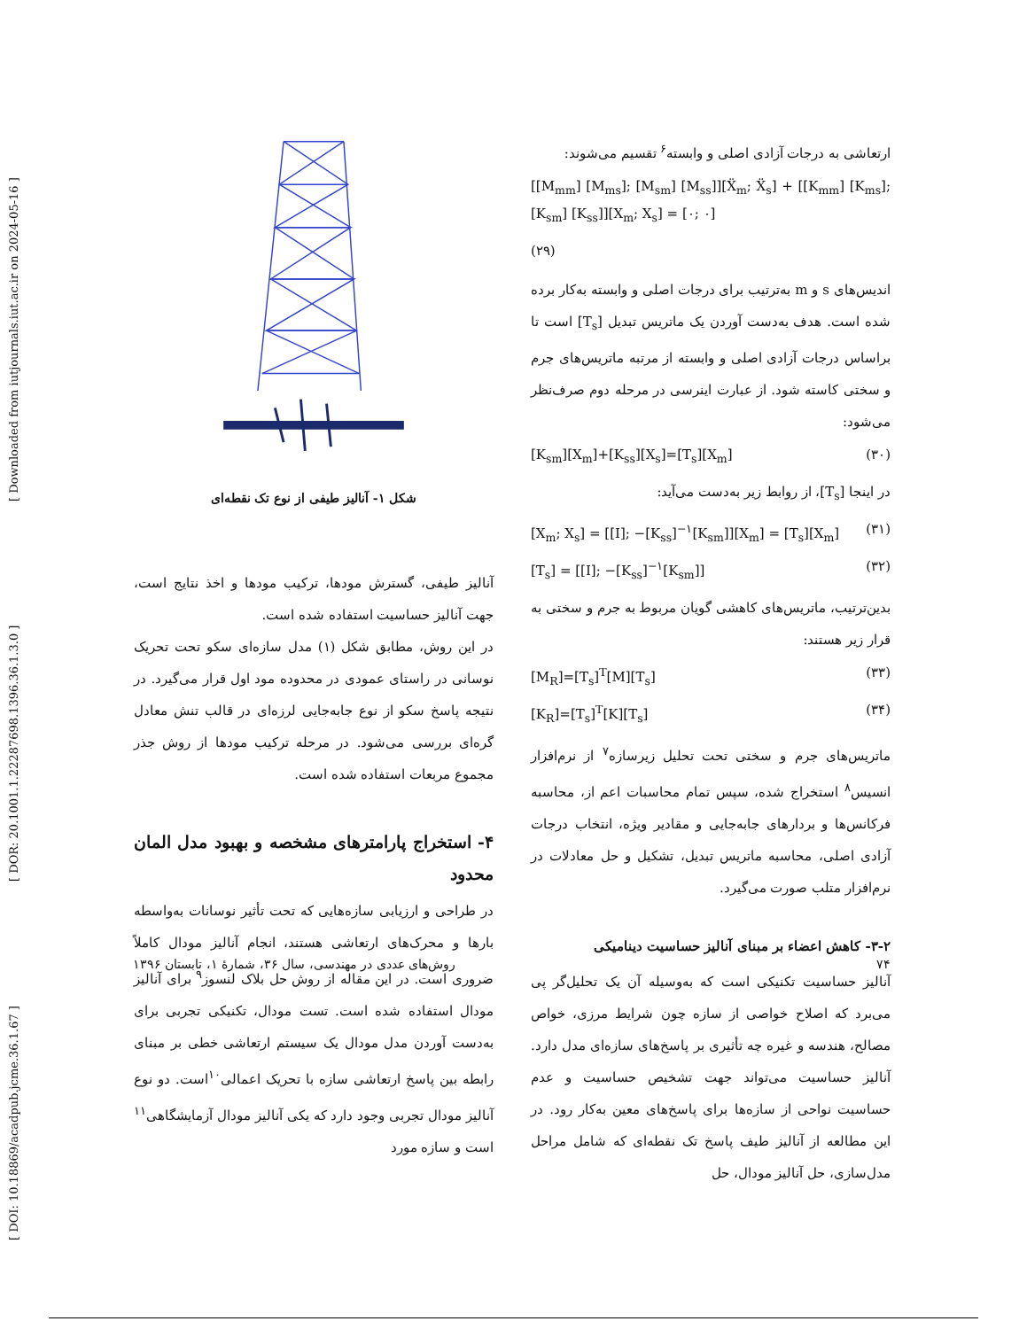[ DOI: 10.18869/acadpub.jcme.36.1.67 ] [ DOR: 20.1001.1.22287698.1396.36.1.3.0 ] [ Downloaded from iutjournals.iut.ac.ir on 2024-05-16 ]
ارتعاشی به درجات آزادی اصلی و وابسته<sup>۶</sup> تقسیم می‌شوند:
[[M<sub>mm</sub>] [M<sub>ms</sub>]; [M<sub>sm</sub>] [M<sub>ss</sub>]][Ẍ<sub>m</sub>; Ẍ<sub>s</sub>] + [[K<sub>mm</sub>] [K<sub>ms</sub>]; [K<sub>sm</sub>] [K<sub>ss</sub>]][X<sub>m</sub>; X<sub>s</sub>] = [۰; ۰]
(۲۹)
اندیس‌های s و m به‌ترتیب برای درجات اصلی و وابسته به‌کار برده شده است. هدف به‌دست آوردن یک ماتریس تبدیل [T<sub>s</sub>] است تا براساس درجات آزادی اصلی و وابسته از مرتبه ماتریس‌های جرم و سختی کاسته شود. از عبارت اینرسی در مرحله دوم صرف‌نظر می‌شود:
[K<sub>sm</sub>][X<sub>m</sub>]+[K<sub>ss</sub>][X<sub>s</sub>]=[T<sub>s</sub>][X<sub>m</sub>] (۳۰)
در اینجا [T<sub>s</sub>]، از روابط زیر به‌دست می‌آید:
[X<sub>m</sub>; X<sub>s</sub>] = [[I]; −[K<sub>ss</sub>]<sup>−۱</sup>[K<sub>sm</sub>]][X<sub>m</sub>] = [T<sub>s</sub>][X<sub>m</sub>] (۳۱)
[T<sub>s</sub>] = [[I]; −[K<sub>ss</sub>]<sup>−۱</sup>[K<sub>sm</sub>]] (۳۲)
بدین‌ترتیب، ماتریس‌های کاهشی گویان مربوط به جرم و سختی به قرار زیر هستند:
[M<sub>R</sub>]=[T<sub>s</sub>]<sup>T</sup>[M][T<sub>s</sub>] (۳۳)
[K<sub>R</sub>]=[T<sub>s</sub>]<sup>T</sup>[K][T<sub>s</sub>] (۳۴)
ماتریس‌های جرم و سختی تحت تحلیل زیرسازه<sup>۷</sup> از نرم‌افزار انسیس<sup>۸</sup> استخراج شده، سپس تمام محاسبات اعم از، محاسبه فرکانس‌ها و بردارهای جابه‌جایی و مقادیر ویژه، انتخاب درجات آزادی اصلی، محاسبه ماتریس تبدیل، تشکیل و حل معادلات در نرم‌افزار متلب صورت می‌گیرد.
۳-۲- کاهش اعضاء بر مبنای آنالیز حساسیت دینامیکی
آنالیز حساسیت تکنیکی است که به‌وسیله آن یک تحلیل‌گر پی می‌برد که اصلاح خواصی از سازه چون شرایط مرزی، خواص مصالح، هندسه و غیره چه تأثیری بر پاسخ‌های سازه‌ای مدل دارد. آنالیز حساسیت می‌تواند جهت تشخیص حساسیت و عدم حساسیت نواحی از سازه‌ها برای پاسخ‌های معین به‌کار رود. در این مطالعه از آنالیز طیف پاسخ تک نقطه‌ای که شامل مراحل مدل‌سازی، حل آنالیز مودال، حل
شکل ۱- آنالیز طیفی از نوع تک نقطه‌ای
آنالیز طیفی، گسترش مودها، ترکیب مودها و اخذ نتایج است، جهت آنالیز حساسیت استفاده شده است.
در این روش، مطابق شکل (۱) مدل سازه‌ای سکو تحت تحریک نوسانی در راستای عمودی در محدوده مود اول قرار می‌گیرد. در نتیجه پاسخ سکو از نوع جابه‌جایی لرزه‌ای در قالب تنش معادل گره‌ای بررسی می‌شود. در مرحله ترکیب مودها از روش جذر مجموع مربعات استفاده شده است.
۴- استخراج پارامترهای مشخصه و بهبود مدل المان محدود
در طراحی و ارزیابی سازه‌هایی که تحت تأثیر نوسانات به‌واسطه بارها و محرک‌های ارتعاشی هستند، انجام آنالیز مودال کاملاً ضروری است. در این مقاله از روش حل بلاک لنسوز<sup>۹</sup> برای آنالیز مودال استفاده شده است. تست مودال، تکنیکی تجربی برای به‌دست آوردن مدل مودال یک سیستم ارتعاشی خطی بر مبنای رابطه بین پاسخ ارتعاشی سازه با تحریک اعمالی<sup>۱۰</sup>است. دو نوع آنالیز مودال تجربی وجود دارد که یکی آنالیز مودال آزمایشگاهی<sup>۱۱</sup> است و سازه مورد
۷۴ روش‌های عددی در مهندسی، سال ۳۶، شمارهٔ ۱، تابستان ۱۳۹۶